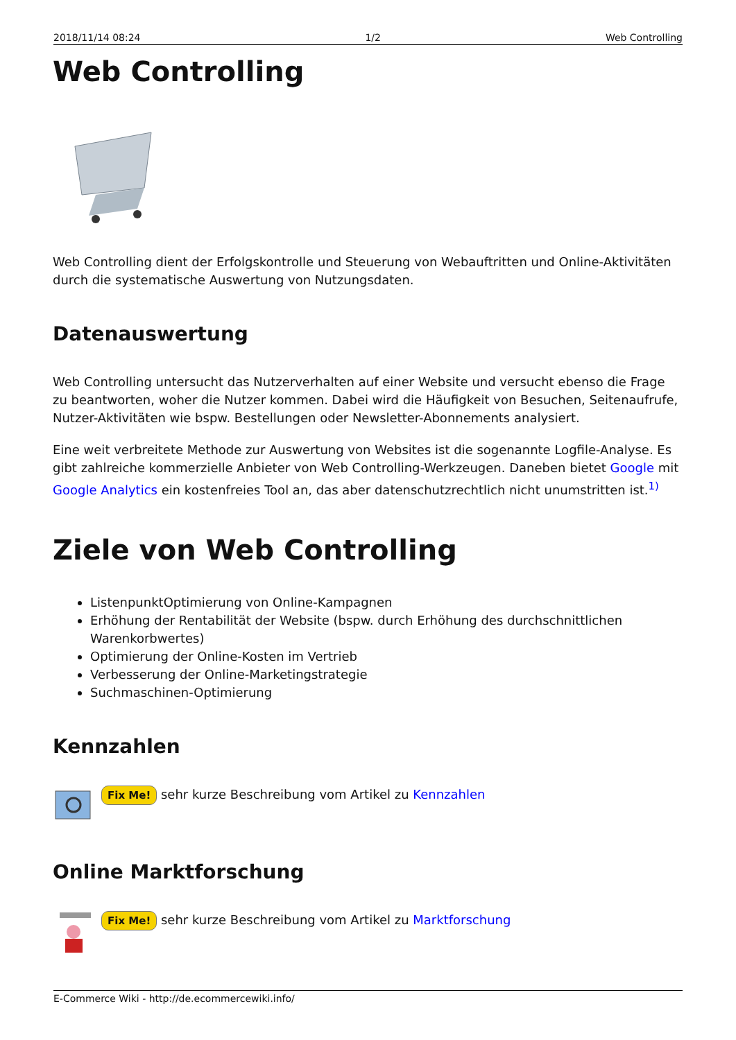2018/11/14 08:24 1/2 Web Controlling
Web Controlling
Web Controlling dient der Erfolgskontrolle und Steuerung von Webauftritten und Online-Aktivitäten durch die systematische Auswertung von Nutzungsdaten.
Datenauswertung
Web Controlling untersucht das Nutzerverhalten auf einer Website und versucht ebenso die Frage zu beantworten, woher die Nutzer kommen. Dabei wird die Häufigkeit von Besuchen, Seitenaufrufe, Nutzer-Aktivitäten wie bspw. Bestellungen oder Newsletter-Abonnements analysiert.
Eine weit verbreitete Methode zur Auswertung von Websites ist die sogenannte Logfile-Analyse. Es gibt zahlreiche kommerzielle Anbieter von Web Controlling-Werkzeugen. Daneben bietet Google mit Google Analytics ein kostenfreies Tool an, das aber datenschutzrechtlich nicht unumstritten ist.<sup>1)</sup>
Ziele von Web Controlling
ListenpunktOptimierung von Online-Kampagnen
Erhöhung der Rentabilität der Website (bspw. durch Erhöhung des durchschnittlichen Warenkorbwertes)
Optimierung der Online-Kosten im Vertrieb
Verbesserung der Online-Marketingstrategie
Suchmaschinen-Optimierung
Kennzahlen
Fix Me! sehr kurze Beschreibung vom Artikel zu Kennzahlen
Online Marktforschung
Fix Me! sehr kurze Beschreibung vom Artikel zu Marktforschung
E-Commerce Wiki - http://de.ecommercewiki.info/